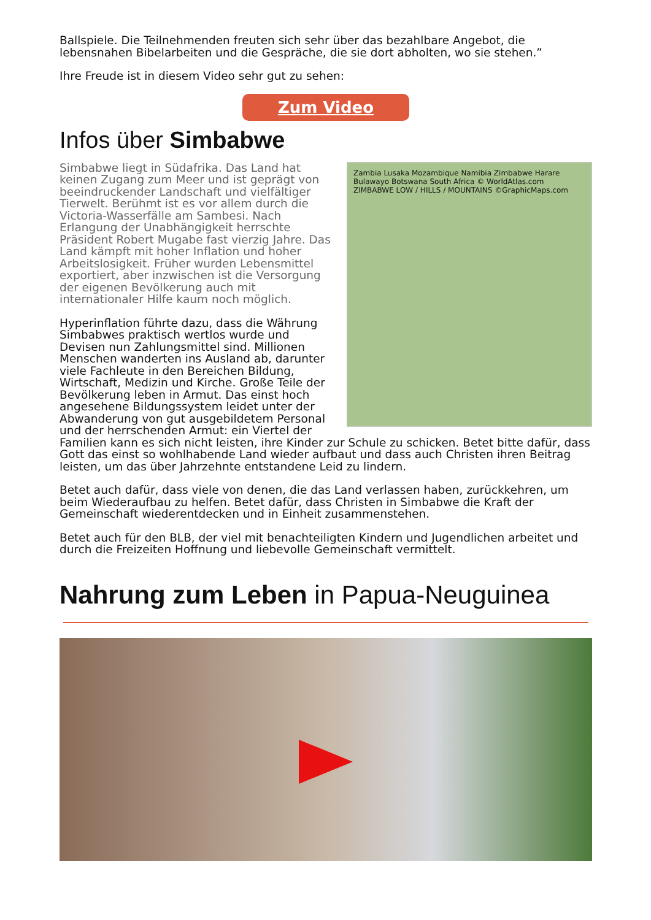Ballspiele. Die Teilnehmenden freuten sich sehr über das bezahlbare Angebot, die lebensnahen Bibelarbeiten und die Gespräche, die sie dort abholten, wo sie stehen.”
Ihre Freude ist in diesem Video sehr gut zu sehen:
Zum Video
Infos über Simbabwe
Zambia Lusaka Mozambique Namibia Zimbabwe Harare Bulawayo Botswana South Africa © WorldAtlas.com ZIMBABWE LOW / HILLS / MOUNTAINS ©GraphicMaps.com
Simbabwe liegt in Südafrika. Das Land hat keinen Zugang zum Meer und ist geprägt von beeindruckender Landschaft und vielfältiger Tierwelt. Berühmt ist es vor allem durch die Victoria-Wasserfälle am Sambesi. Nach Erlangung der Unabhängigkeit herrschte Präsident Robert Mugabe fast vierzig Jahre. Das Land kämpft mit hoher Inflation und hoher Arbeitslosigkeit. Früher wurden Lebensmittel exportiert, aber inzwischen ist die Versorgung der eigenen Bevölkerung auch mit internationaler Hilfe kaum noch möglich.
Hyperinflation führte dazu, dass die Währung Simbabwes praktisch wertlos wurde und Devisen nun Zahlungsmittel sind. Millionen Menschen wanderten ins Ausland ab, darunter viele Fachleute in den Bereichen Bildung, Wirtschaft, Medizin und Kirche. Große Teile der Bevölkerung leben in Armut. Das einst hoch angesehene Bildungssystem leidet unter der Abwanderung von gut ausgebildetem Personal und der herrschenden Armut: ein Viertel der Familien kann es sich nicht leisten, ihre Kinder zur Schule zu schicken. Betet bitte dafür, dass Gott das einst so wohlhabende Land wieder aufbaut und dass auch Christen ihren Beitrag leisten, um das über Jahrzehnte entstandene Leid zu lindern.
Betet auch dafür, dass viele von denen, die das Land verlassen haben, zurückkehren, um beim Wiederaufbau zu helfen. Betet dafür, dass Christen in Simbabwe die Kraft der Gemeinschaft wiederentdecken und in Einheit zusammenstehen.
Betet auch für den BLB, der viel mit benachteiligten Kindern und Jugendlichen arbeitet und durch die Freizeiten Hoffnung und liebevolle Gemeinschaft vermittelt.
Nahrung zum Leben in Papua-Neuguinea